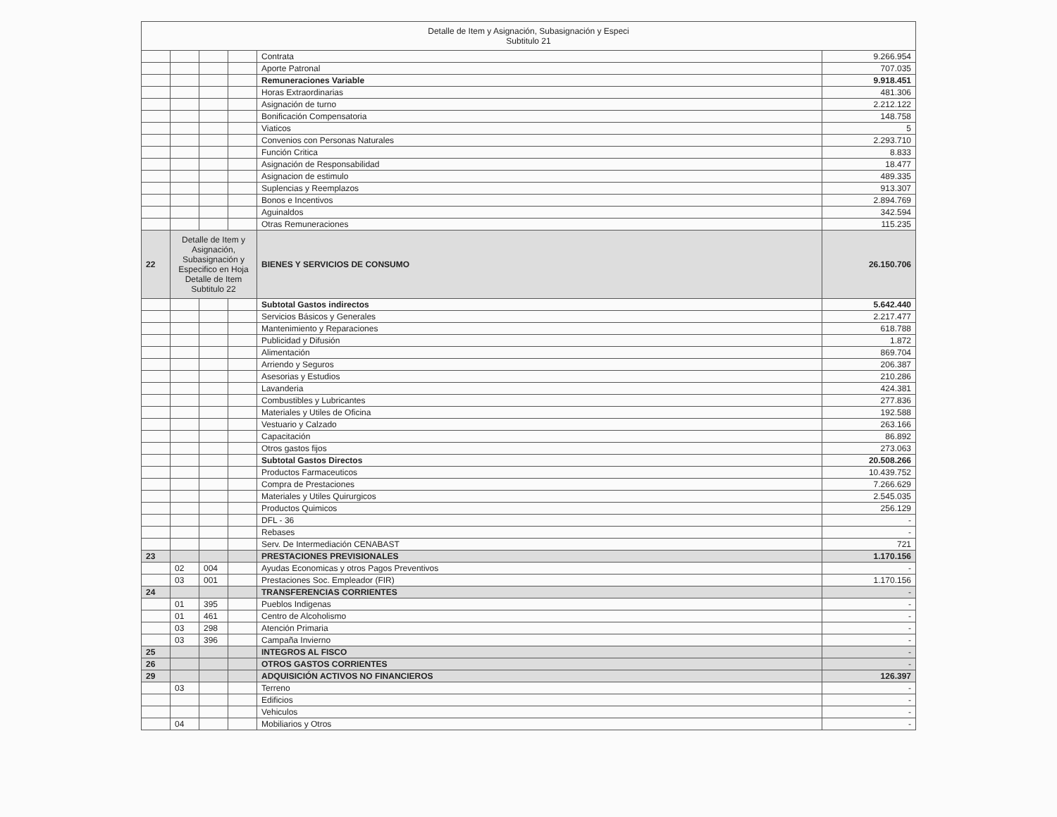| Detalle de Item y Asignación, Subasignación y Especi Subtitulo 21 | | | | | |
| | | | | Contrata | 9.266.954 |
| | | | | Aporte Patronal | 707.035 |
| | | | | Remuneraciones Variable | 9.918.451 |
| | | | | Horas Extraordinarias | 481.306 |
| | | | | Asignación de turno | 2.212.122 |
| | | | | Bonificación Compensatoria | 148.758 |
| | | | | Viaticos | 5 |
| | | | | Convenios con Personas Naturales | 2.293.710 |
| | | | | Función Critica | 8.833 |
| | | | | Asignación de Responsabilidad | 18.477 |
| | | | | Asignacion de estimulo | 489.335 |
| | | | | Suplencias y Reemplazos | 913.307 |
| | | | | Bonos e Incentivos | 2.894.769 |
| | | | | Aguinaldos | 342.594 |
| | | | | Otras Remuneraciones | 115.235 |
| 22 | Detalle de Item y Asignación, Subasignación y Especifico en Hoja Detalle de Item Subtitulo 22 | | | BIENES Y SERVICIOS DE CONSUMO | 26.150.706 |
| | | | | Subtotal Gastos indirectos | 5.642.440 |
| | | | | Servicios Básicos y Generales | 2.217.477 |
| | | | | Mantenimiento y Reparaciones | 618.788 |
| | | | | Publicidad y Difusión | 1.872 |
| | | | | Alimentación | 869.704 |
| | | | | Arriendo y Seguros | 206.387 |
| | | | | Asesorias y Estudios | 210.286 |
| | | | | Lavanderia | 424.381 |
| | | | | Combustibles y Lubricantes | 277.836 |
| | | | | Materiales y Utiles de Oficina | 192.588 |
| | | | | Vestuario y Calzado | 263.166 |
| | | | | Capacitación | 86.892 |
| | | | | Otros gastos fijos | 273.063 |
| | | | | Subtotal Gastos Directos | 20.508.266 |
| | | | | Productos Farmaceuticos | 10.439.752 |
| | | | | Compra de Prestaciones | 7.266.629 |
| | | | | Materiales y Utiles Quirurgicos | 2.545.035 |
| | | | | Productos Quimicos | 256.129 |
| | | | | DFL - 36 | - |
| | | | | Rebases | - |
| | | | | Serv. De Intermediación CENABAST | 721 |
| 23 | | | | PRESTACIONES PREVISIONALES | 1.170.156 |
| | 02 | 004 | | Ayudas Economicas y otros Pagos Preventivos | - |
| | 03 | 001 | | Prestaciones Soc. Empleador (FIR) | 1.170.156 |
| 24 | | | | TRANSFERENCIAS CORRIENTES | - |
| | 01 | 395 | | Pueblos Indigenas | - |
| | 01 | 461 | | Centro de Alcoholismo | - |
| | 03 | 298 | | Atención Primaria | - |
| | 03 | 396 | | Campaña Invierno | - |
| 25 | | | | INTEGROS AL FISCO | - |
| 26 | | | | OTROS GASTOS CORRIENTES | - |
| 29 | | | | ADQUISICIÓN ACTIVOS NO FINANCIEROS | 126.397 |
| | 03 | | | Terreno | - |
| | | | | Edificios | - |
| | | | | Vehiculos | - |
| | 04 | | | Mobiliarios y Otros | - |